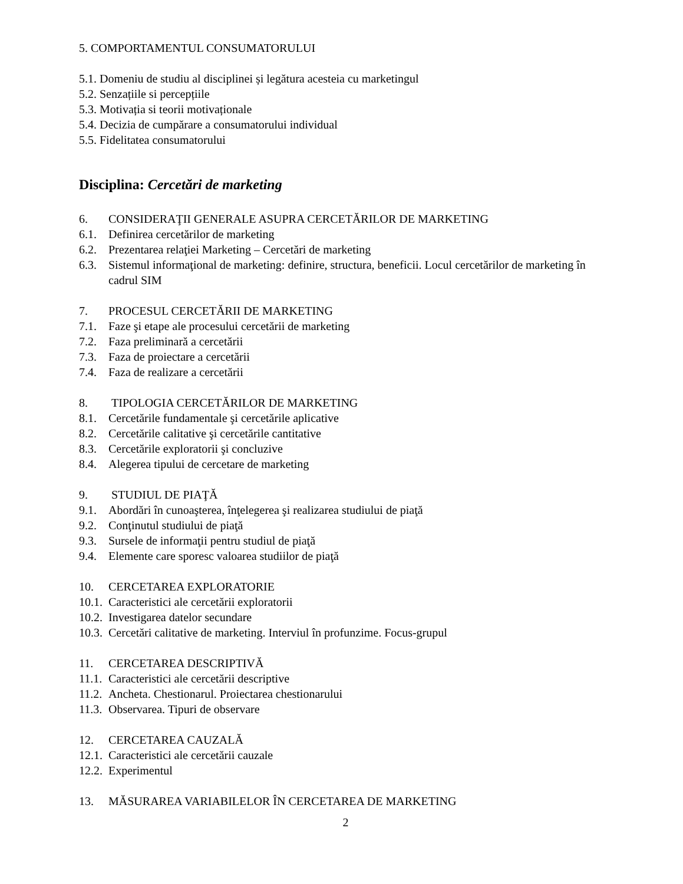5. COMPORTAMENTUL CONSUMATORULUI
5.1. Domeniu de studiu al disciplinei și legătura acesteia cu marketingul
5.2. Senzațiile si percepțiile
5.3. Motivația si teorii motivaționale
5.4. Decizia de cumpărare a consumatorului individual
5.5. Fidelitatea consumatorului
Disciplina: Cercetări de marketing
6. CONSIDERAŢII GENERALE ASUPRA CERCETĂRILOR DE MARKETING
6.1. Definirea cercetărilor de marketing
6.2. Prezentarea relaţiei Marketing – Cercetări de marketing
6.3. Sistemul informaţional de marketing: definire, structura, beneficii. Locul cercetărilor de marketing în cadrul SIM
7. PROCESUL CERCETĂRII DE MARKETING
7.1. Faze şi etape ale procesului cercetării de marketing
7.2. Faza preliminară a cercetării
7.3. Faza de proiectare a cercetării
7.4. Faza de realizare a cercetării
8. TIPOLOGIA CERCETĂRILOR DE MARKETING
8.1. Cercetările fundamentale şi cercetările aplicative
8.2. Cercetările calitative şi cercetările cantitative
8.3. Cercetările exploratorii şi concluzive
8.4. Alegerea tipului de cercetare de marketing
9. STUDIUL DE PIAŢĂ
9.1. Abordări în cunoaşterea, înţelegerea şi realizarea studiului de piaţă
9.2. Conţinutul studiului de piaţă
9.3. Sursele de informaţii pentru studiul de piaţă
9.4. Elemente care sporesc valoarea studiilor de piaţă
10. CERCETAREA EXPLORATORIE
10.1. Caracteristici ale cercetării exploratorii
10.2. Investigarea datelor secundare
10.3. Cercetări calitative de marketing. Interviul în profunzime. Focus-grupul
11. CERCETAREA DESCRIPTIVĂ
11.1. Caracteristici ale cercetării descriptive
11.2. Ancheta. Chestionarul. Proiectarea chestionarului
11.3. Observarea. Tipuri de observare
12. CERCETAREA CAUZALĂ
12.1. Caracteristici ale cercetării cauzale
12.2. Experimentul
13. MĂSURAREA VARIABILELOR ÎN CERCETAREA DE MARKETING
2